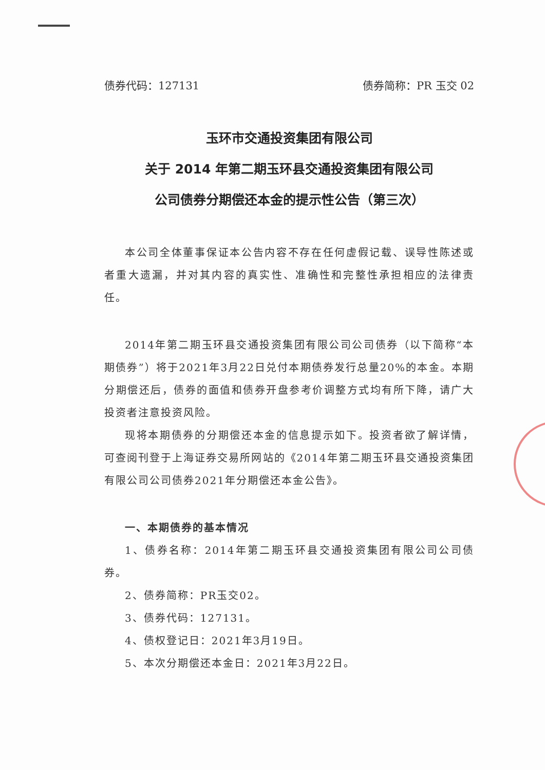债券代码：127131 债券简称：PR 玉交 02
玉环市交通投资集团有限公司
关于 2014 年第二期玉环县交通投资集团有限公司
公司债券分期偿还本金的提示性公告（第三次）
本公司全体董事保证本公告内容不存在任何虚假记载、误导性陈述或者重大遗漏，并对其内容的真实性、准确性和完整性承担相应的法律责任。
2014年第二期玉环县交通投资集团有限公司公司债券（以下简称“本期债券”）将于2021年3月22日兑付本期债券发行总量20%的本金。本期分期偿还后，债券的面值和债券开盘参考价调整方式均有所下降，请广大投资者注意投资风险。
现将本期债券的分期偿还本金的信息提示如下。投资者欲了解详情，可查阅刊登于上海证券交易所网站的《2014年第二期玉环县交通投资集团有限公司公司债券2021年分期偿还本金公告》。
一、本期债券的基本情况
1、债券名称：2014年第二期玉环县交通投资集团有限公司公司债券。
2、债券简称：PR玉交02。
3、债券代码：127131。
4、债权登记日：2021年3月19日。
5、本次分期偿还本金日：2021年3月22日。